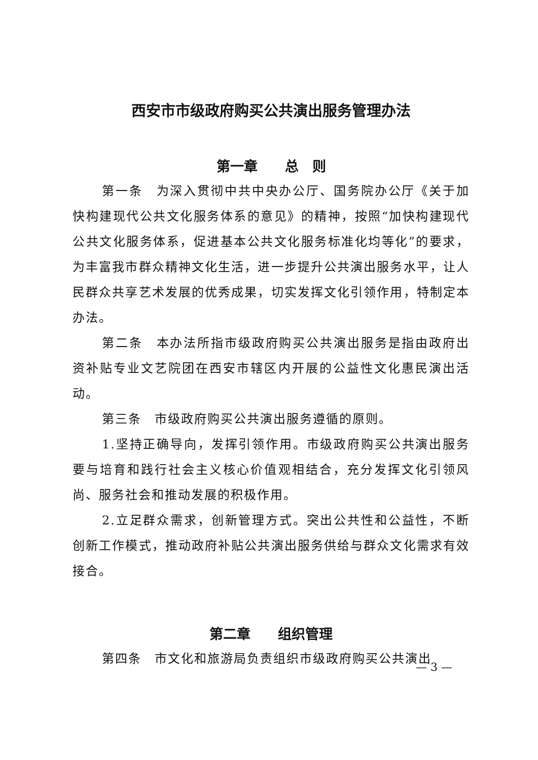西安市市级政府购买公共演出服务管理办法
第一章　　总　则
第一条　为深入贯彻中共中央办公厅、国务院办公厅《关于加快构建现代公共文化服务体系的意见》的精神，按照“加快构建现代公共文化服务体系，促进基本公共文化服务标准化均等化”的要求，为丰富我市群众精神文化生活，进一步提升公共演出服务水平，让人民群众共享艺术发展的优秀成果，切实发挥文化引领作用，特制定本办法。
第二条　本办法所指市级政府购买公共演出服务是指由政府出资补贴专业文艺院团在西安市辖区内开展的公益性文化惠民演出活动。
第三条　市级政府购买公共演出服务遵循的原则。
1.坚持正确导向，发挥引领作用。市级政府购买公共演出服务要与培育和践行社会主义核心价值观相结合，充分发挥文化引领风尚、服务社会和推动发展的积极作用。
2.立足群众需求，创新管理方式。突出公共性和公益性，不断创新工作模式，推动政府补贴公共演出服务供给与群众文化需求有效接合。
第二章　　组织管理
第四条　市文化和旅游局负责组织市级政府购买公共演出
— 3 —